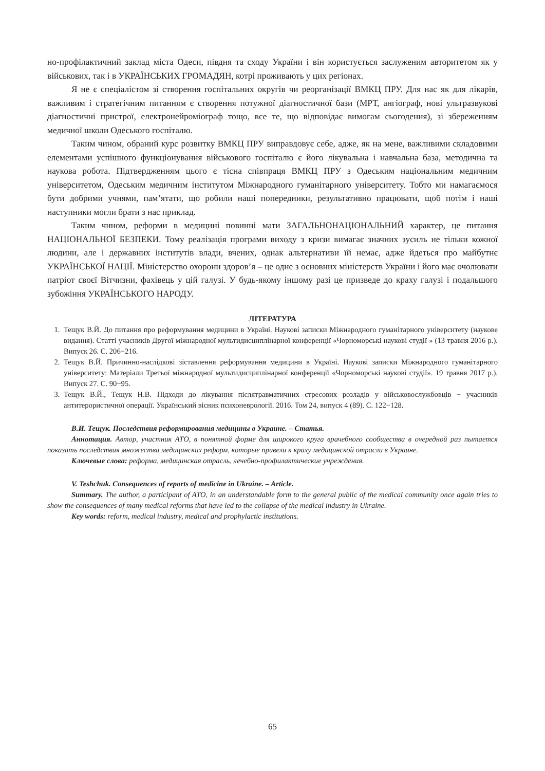но-профілактичний заклад міста Одеси, півдня та сходу України і він користується заслуженим авторитетом як у військових, так і в УКРАЇНСЬКИХ ГРОМАДЯН, котрі проживають у цих регіонах.
Я не є спеціалістом зі створення госпітальних округів чи реорганізації ВМКЦ ПРУ. Для нас як для лікарів, важливим і стратегічним питанням є створення потужної діагностичної бази (МРТ, ангіограф, нові ультразвукові діагностичні пристрої, електронейроміограф тощо, все те, що відповідає вимогам сьогодення), зі збереженням медичної школи Одеського госпіталю.
Таким чином, обраний курс розвитку ВМКЦ ПРУ виправдовує себе, адже, як на мене, важливими складовими елементами успішного функціонування військового госпіталю є його лікувальна і навчальна база, методична та наукова робота. Підтвердженням цього є тісна співпраця ВМКЦ ПРУ з Одеським національним медичним університетом, Одеським медичним інститутом Міжнародного гуманітарного університету. Тобто ми намагаємося бути добрими учнями, пам’ятати, що робили наші попередники, результативно працювати, щоб потім і наші наступники могли брати з нас приклад.
Таким чином, реформи в медицині повинні мати ЗАГАЛЬНОНАЦІОНАЛЬНИЙ характер, це питання НАЦІОНАЛЬНОЇ БЕЗПЕКИ. Тому реалізація програми виходу з кризи вимагає значних зусиль не тільки кожної людини, але і державних інститутів влади, вчених, однак альтернативи їй немає, адже йдеться про майбутнє УКРАЇНСЬКОЇ НАЦІЇ. Міністерство охорони здоров’я – це одне з основних міністерств України і його має очолювати патріот своєї Вітчизни, фахівець у цій галузі. У будь-якому іншому разі це призведе до краху галузі і подальшого зубожіння УКРАЇНСЬКОГО НАРОДУ.
ЛІТЕРАТУРА
1. Тещук В.Й. До питання про реформування медицини в Україні. Наукові записки Міжнародного гуманітарного університету (наукове видання). Статті учасників Другої міжнародної мультидисциплінарної конференції «Чорноморські наукові студії » (13 травня 2016 р.). Випуск 26. С. 206−216.
2. Тещук В.Й. Причинно-наслідкові зіставлення реформування медицини в Україні. Наукові записки Міжнародного гуманітарного університету: Матеріали Третьої міжнародної мультидисциплінарної конференції «Чорноморські наукові студії». 19 травня 2017 р.). Випуск 27. С. 90−95.
3. Тещук В.Й., Тещук Н.В. Підходи до лікування післятравматичних стресових розладів у військовослужбовців − учасників антитерористичної операції. Український вісник психоневрології. 2016. Том 24, випуск 4 (89). С. 122−128.
В.И. Тещук. Последствия реформирования медицины в Украине. – Статья.
Аннотация. Автор, участник АТО, в понятной форме для широкого круга врачебного сообщества в очередной раз пытается показать последствия множества медицинских реформ, которые привели к краху медицинской отрасли в Украине.
Ключевые слова: реформа, медицинская отрасль, лечебно-профилактические учреждения.
V. Teshchuk. Consequences of reports of medicine in Ukraine. – Article.
Summary. The author, a participant of ATO, in an understandable form to the general public of the medical community once again tries to show the consequences of many medical reforms that have led to the collapse of the medical industry in Ukraine.
Key words: reform, medical industry, medical and prophylactic institutions.
65